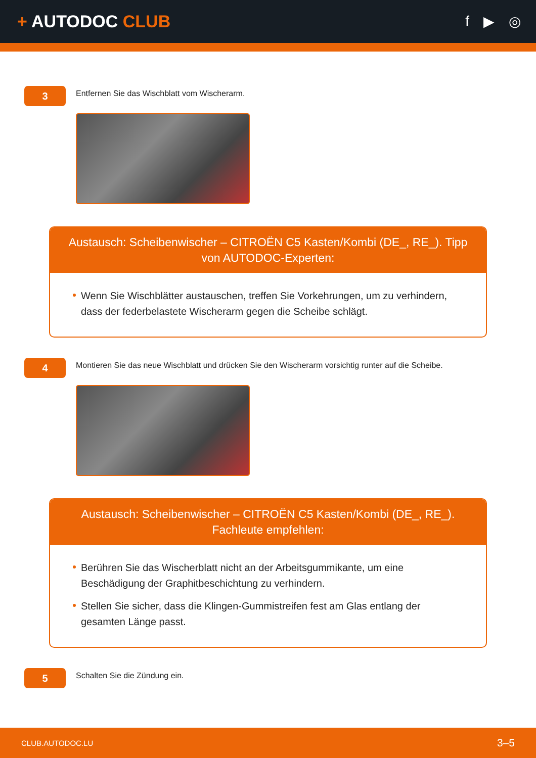+ AUTODOC CLUB
f ▶ ◎
3
Entfernen Sie das Wischblatt vom Wischerarm.
Austausch: Scheibenwischer – CITROËN C5 Kasten/Kombi (DE_, RE_). Tipp von AUTODOC-Experten:
Wenn Sie Wischblätter austauschen, treffen Sie Vorkehrungen, um zu verhindern, dass der federbelastete Wischerarm gegen die Scheibe schlägt.
4
Montieren Sie das neue Wischblatt und drücken Sie den Wischerarm vorsichtig runter auf die Scheibe.
Austausch: Scheibenwischer – CITROËN C5 Kasten/Kombi (DE_, RE_). Fachleute empfehlen:
Berühren Sie das Wischerblatt nicht an der Arbeitsgummikante, um eine Beschädigung der Graphitbeschichtung zu verhindern.
Stellen Sie sicher, dass die Klingen-Gummistreifen fest am Glas entlang der gesamten Länge passt.
5
Schalten Sie die Zündung ein.
CLUB.AUTODOC.LU 3–5